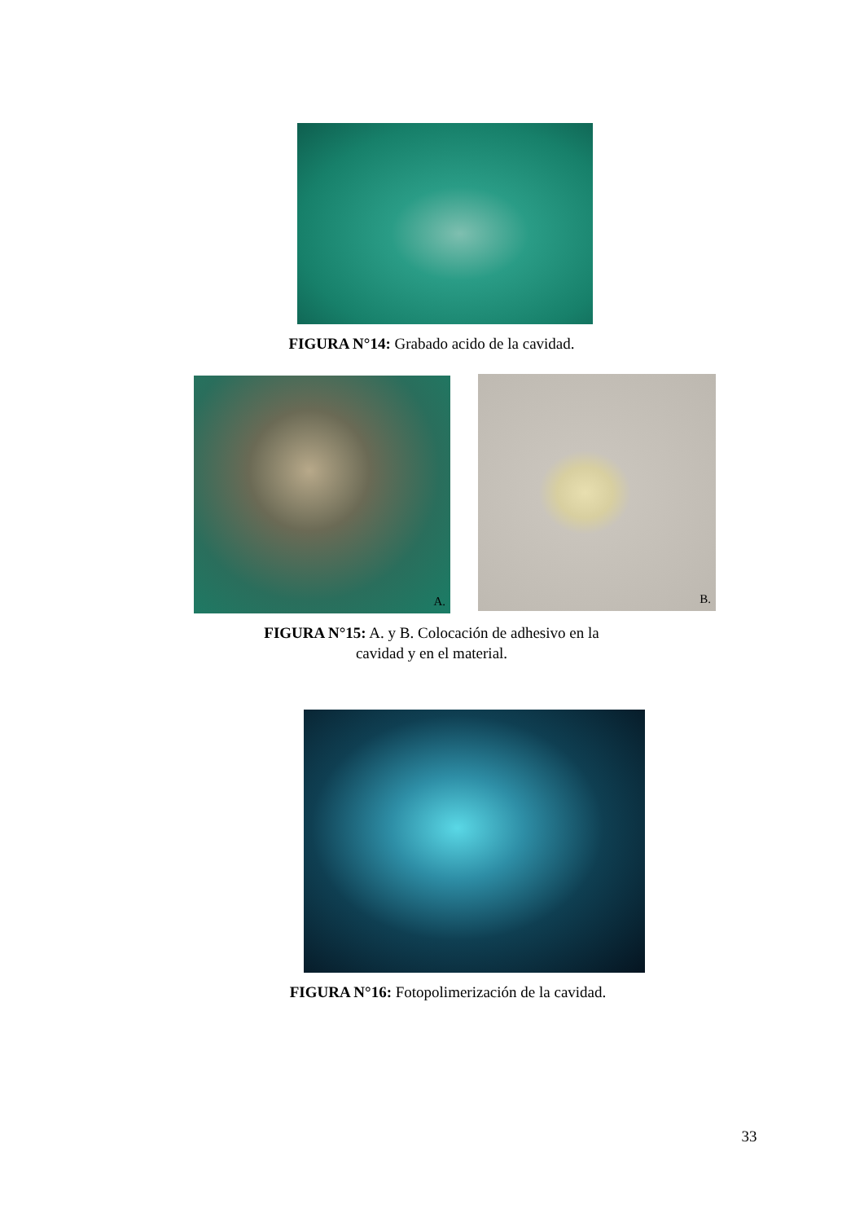FIGURA N°14: Grabado acido de la cavidad.
A. B.
FIGURA N°15: A. y B. Colocación de adhesivo en la
cavidad y en el material.
FIGURA N°16: Fotopolimerización de la cavidad.
33